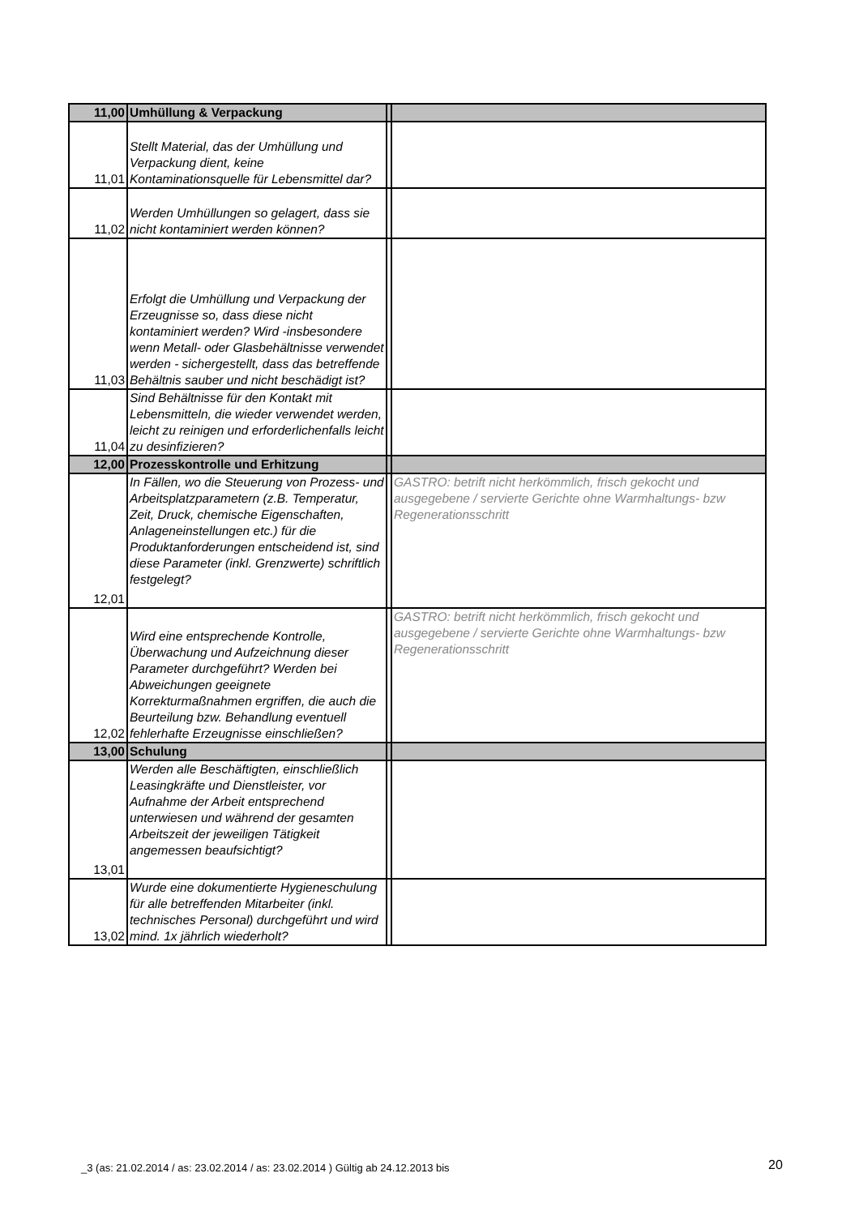| 11,00 | Umhüllung & Verpackung | | |
| 11,01 | Stellt Material, das der Umhüllung und Verpackung dient, keine Kontaminationsquelle für Lebensmittel dar? | | |
| 11,02 | Werden Umhüllungen so gelagert, dass sie nicht kontaminiert werden können? | | |
| 11,03 | Erfolgt die Umhüllung und Verpackung der Erzeugnisse so, dass diese nicht kontaminiert werden? Wird -insbesondere wenn Metall- oder Glasbehältnisse verwendet werden - sichergestellt, dass das betreffende Behältnis sauber und nicht beschädigt ist? | | |
| 11,04 | Sind Behältnisse für den Kontakt mit Lebensmitteln, die wieder verwendet werden, leicht zu reinigen und erforderlichenfalls leicht zu desinfizieren? | | |
| 12,00 | Prozesskontrolle und Erhitzung | | |
| 12,01 | In Fällen, wo die Steuerung von Prozess- und Arbeitsplatzparametern (z.B. Temperatur, Zeit, Druck, chemische Eigenschaften, Anlageneinstellungen etc.) für die Produktanforderungen entscheidend ist, sind diese Parameter (inkl. Grenzwerte) schriftlich festgelegt? | | GASTRO: betrift nicht herkömmlich, frisch gekocht und ausgegebene / servierte Gerichte ohne Warmhaltungs- bzw Regenerationsschritt |
| 12,02 | Wird eine entsprechende Kontrolle, Überwachung und Aufzeichnung dieser Parameter durchgeführt? Werden bei Abweichungen geeignete Korrekturmaßnahmen ergriffen, die auch die Beurteilung bzw. Behandlung eventuell fehlerhafte Erzeugnisse einschließen? | | GASTRO: betrift nicht herkömmlich, frisch gekocht und ausgegebene / servierte Gerichte ohne Warmhaltungs- bzw Regenerationsschritt |
| 13,00 | Schulung | | |
| 13,01 | Werden alle Beschäftigten, einschließlich Leasingkräfte und Dienstleister, vor Aufnahme der Arbeit entsprechend unterwiesen und während der gesamten Arbeitszeit der jeweiligen Tätigkeit angemessen beaufsichtigt? | | |
| 13,02 | Wurde eine dokumentierte Hygieneschulung für alle betreffenden Mitarbeiter (inkl. technisches Personal) durchgeführt und wird mind. 1x jährlich wiederholt? | | |
_3 (as: 21.02.2014 / as: 23.02.2014 / as: 23.02.2014 ) Gültig ab 24.12.2013 bis
20